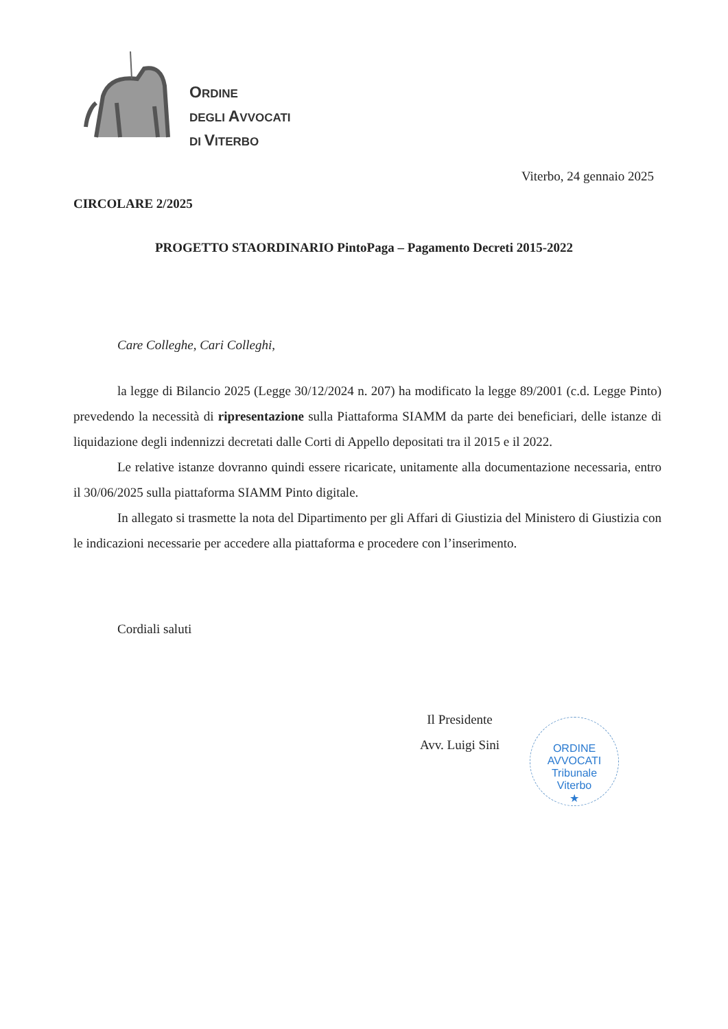ORDINE
DEGLI AVVOCATI
DI VITERBO
Viterbo, 24 gennaio 2025
CIRCOLARE 2/2025
PROGETTO STAORDINARIO PintoPaga – Pagamento Decreti 2015-2022
Care Colleghe, Cari Colleghi,
la legge di Bilancio 2025 (Legge 30/12/2024 n. 207) ha modificato la legge 89/2001 (c.d. Legge Pinto) prevedendo la necessità di ripresentazione sulla Piattaforma SIAMM da parte dei beneficiari, delle istanze di liquidazione degli indennizzi decretati dalle Corti di Appello depositati tra il 2015 e il 2022.
Le relative istanze dovranno quindi essere ricaricate, unitamente alla documentazione necessaria, entro il 30/06/2025 sulla piattaforma SIAMM Pinto digitale.
In allegato si trasmette la nota del Dipartimento per gli Affari di Giustizia del Ministero di Giustizia con le indicazioni necessarie per accedere alla piattaforma e procedere con l’inserimento.
Cordiali saluti
Il Presidente
Avv. Luigi Sini
ORDINE AVVOCATI
Tribunale
Viterbo
★